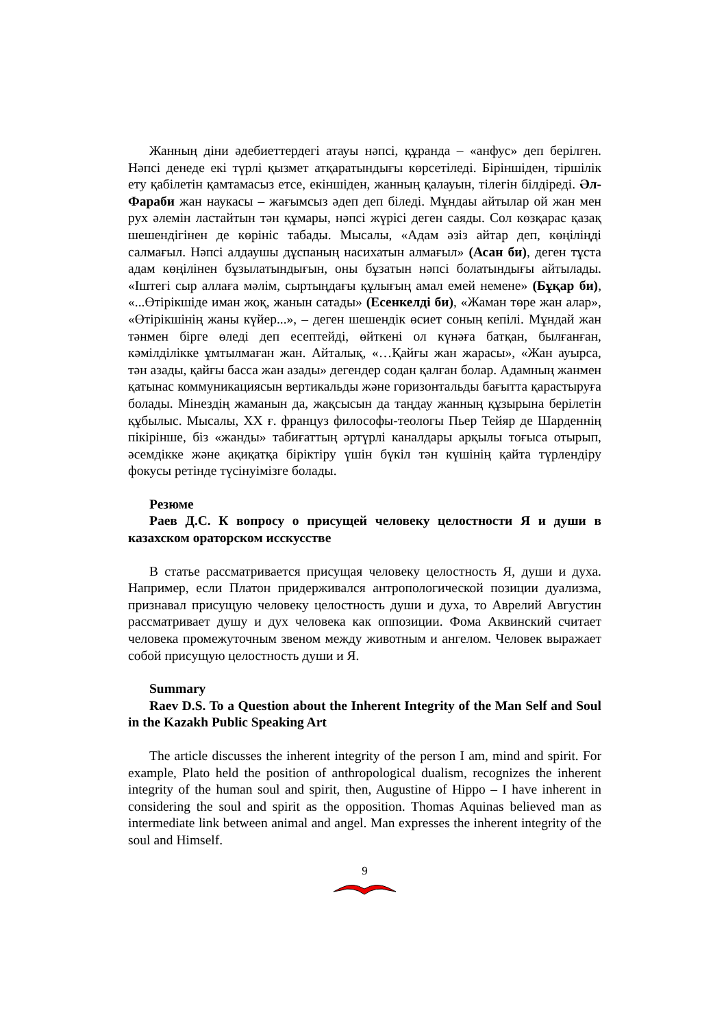Жанның діни әдебиеттердегі атауы нәпсі, құранда – «анфус» деп берілген. Нәпсі денеде екі түрлі қызмет атқаратындығы көрсетіледі. Біріншіден, тіршілік ету қабілетін қамтамасыз етсе, екіншіден, жанның қалауын, тілегін білдіреді. Әл-Фараби жан наукасы – жағымсыз әдеп деп біледі. Мұндаы айтылар ой жан мен рух әлемін ластайтын тән құмары, нәпсі жүрісі деген саяды. Сол көзқарас қазақ шешендігінен де көрініс табады. Мысалы, «Адам әзіз айтар деп, көңіліңді салмағыл. Нәпсі алдаушы дұспаның насихатын алмағыл» (Асан би), деген тұста адам көңілінен бұзылатындығын, оны бұзатын нәпсі болатындығы айтылады. «Іштегі сыр аллаға мәлім, сыртыңдағы құлығың амал емей немене» (Бұқар би), «...Өтірікшіде иман жоқ, жанын сатады» (Есенкелді би), «Жаман төре жан алар», «Өтірікшінің жаны күйер...», – деген шешендік өсиет соның кепілі. Мұндай жан тәнмен бірге өледі деп есептейді, өйткені ол күнәға батқан, былғанған, кәмілділікке ұмтылмаған жан. Айталық, «…Қайғы жан жарасы», «Жан ауырса, тән азады, қайғы басса жан азады» дегендер содан қалған болар. Адамның жанмен қатынас коммуникациясын вертикальды және горизонтальды бағытта қарастыруға болады. Мінездің жаманын да, жақсысын да таңдау жанның құзырына берілетін құбылыс. Мысалы, XX ғ. француз философы-теологы Пьер Тейяр де Шарденнің пікірінше, біз «жанды» табиғаттың әртүрлі каналдары арқылы тоғыса отырып, әсемдікке және ақиқатқа біріктіру үшін бүкіл тән күшінің қайта түрлендіру фокусы ретінде түсінуімізге болады.
Резюме
Раев Д.С. К вопросу о присущей человеку целостности Я и души в казахском ораторском исскусстве
В статье рассматривается присущая человеку целостность Я, души и духа. Например, если Платон придерживался антропологической позиции дуализма, признавал присущую человеку целостность души и духа, то Аврелий Августин рассматривает душу и дух человека как оппозиции. Фома Аквинский считает человека промежуточным звеном между животным и ангелом. Человек выражает собой присущую целостность души и Я.
Summary
Raev D.S. To a Question about the Inherent Integrity of the Man Self and Soul in the Kazakh Public Speaking Art
The article discusses the inherent integrity of the person I am, mind and spirit. For example, Plato held the position of anthropological dualism, recognizes the inherent integrity of the human soul and spirit, then, Augustine of Hippo – I have inherent in considering the soul and spirit as the opposition. Thomas Aquinas believed man as intermediate link between animal and angel. Man expresses the inherent integrity of the soul and Himself.
9